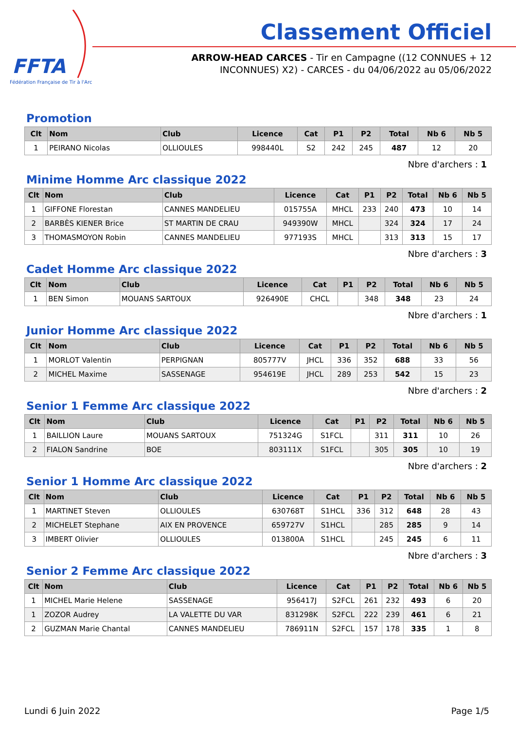FFTA
Fédération Française de Tir à l'Arc
Classement Officiel
ARROW-HEAD CARCES - Tir en Campagne ((12 CONNUES + 12 INCONNUES) X2) - CARCES - du 04/06/2022 au 05/06/2022
Promotion
| Clt | Nom | Club | Licence | Cat | P1 | P2 | Total | Nb 6 | Nb 5 |
| --- | --- | --- | --- | --- | --- | --- | --- | --- | --- |
| 1 | PEIRANO Nicolas | OLLIOULES | 998440L | S2 | 242 | 245 | 487 | 12 | 20 |
Nbre d'archers : 1
Minime Homme Arc classique 2022
| Clt | Nom | Club | Licence | Cat | P1 | P2 | Total | Nb 6 | Nb 5 |
| --- | --- | --- | --- | --- | --- | --- | --- | --- | --- |
| 1 | GIFFONE Florestan | CANNES MANDELIEU | 015755A | MHCL | 233 | 240 | 473 | 10 | 14 |
| 2 | BARBÈS KIENER Brice | ST MARTIN DE CRAU | 949390W | MHCL | | 324 | 324 | 17 | 24 |
| 3 | THOMASMOYON Robin | CANNES MANDELIEU | 977193S | MHCL | | 313 | 313 | 15 | 17 |
Nbre d'archers : 3
Cadet Homme Arc classique 2022
| Clt | Nom | Club | Licence | Cat | P1 | P2 | Total | Nb 6 | Nb 5 |
| --- | --- | --- | --- | --- | --- | --- | --- | --- | --- |
| 1 | BEN Simon | MOUANS SARTOUX | 926490E | CHCL | | 348 | 348 | 23 | 24 |
Nbre d'archers : 1
Junior Homme Arc classique 2022
| Clt | Nom | Club | Licence | Cat | P1 | P2 | Total | Nb 6 | Nb 5 |
| --- | --- | --- | --- | --- | --- | --- | --- | --- | --- |
| 1 | MORLOT Valentin | PERPIGNAN | 805777V | JHCL | 336 | 352 | 688 | 33 | 56 |
| 2 | MICHEL Maxime | SASSENAGE | 954619E | JHCL | 289 | 253 | 542 | 15 | 23 |
Nbre d'archers : 2
Senior 1 Femme Arc classique 2022
| Clt | Nom | Club | Licence | Cat | P1 | P2 | Total | Nb 6 | Nb 5 |
| --- | --- | --- | --- | --- | --- | --- | --- | --- | --- |
| 1 | BAILLION Laure | MOUANS SARTOUX | 751324G | S1FCL | | 311 | 311 | 10 | 26 |
| 2 | FIALON Sandrine | BOE | 803111X | S1FCL | | 305 | 305 | 10 | 19 |
Nbre d'archers : 2
Senior 1 Homme Arc classique 2022
| Clt | Nom | Club | Licence | Cat | P1 | P2 | Total | Nb 6 | Nb 5 |
| --- | --- | --- | --- | --- | --- | --- | --- | --- | --- |
| 1 | MARTINET Steven | OLLIOULES | 630768T | S1HCL | 336 | 312 | 648 | 28 | 43 |
| 2 | MICHELET Stephane | AIX EN PROVENCE | 659727V | S1HCL | | 285 | 285 | 9 | 14 |
| 3 | IMBERT Olivier | OLLIOULES | 013800A | S1HCL | | 245 | 245 | 6 | 11 |
Nbre d'archers : 3
Senior 2 Femme Arc classique 2022
| Clt | Nom | Club | Licence | Cat | P1 | P2 | Total | Nb 6 | Nb 5 |
| --- | --- | --- | --- | --- | --- | --- | --- | --- | --- |
| 1 | MICHEL Marie Helene | SASSENAGE | 956417J | S2FCL | 261 | 232 | 493 | 6 | 20 |
| 1 | ZOZOR Audrey | LA VALETTE DU VAR | 831298K | S2FCL | 222 | 239 | 461 | 6 | 21 |
| 2 | GUZMAN Marie Chantal | CANNES MANDELIEU | 786911N | S2FCL | 157 | 178 | 335 | 1 | 8 |
Lundi 6 Juin 2022 Page 1/5